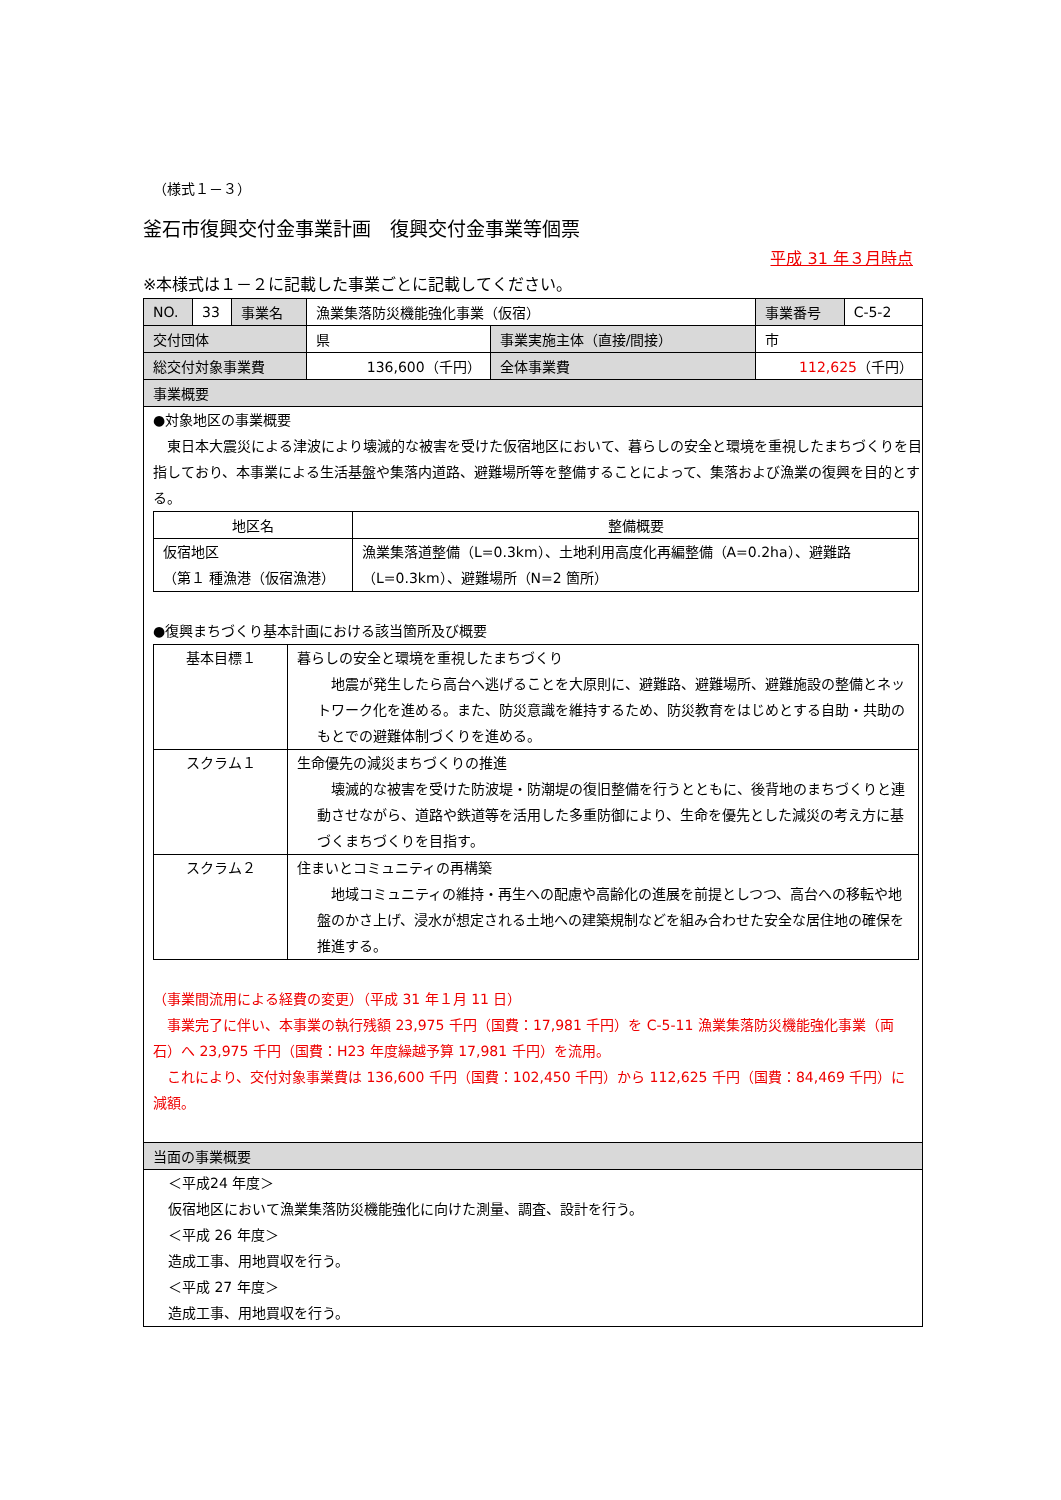（様式１－３）
釜石市復興交付金事業計画　復興交付金事業等個票
平成 31 年３月時点
※本様式は１－２に記載した事業ごとに記載してください。
| NO. | 33 | 事業名 | 漁業集落防災機能強化事業（仮宿） | | 事業番号 | C-5-2 |
| 交付団体 | | | 県 | 事業実施主体（直接/間接） | 市 | |
| 総交付対象事業費 | | | 136,600（千円） | 全体事業費 | 112,625 （千円） | |
| 事業概要 | | | | | | |
●対象地区の事業概要
　東日本大震災による津波により壊滅的な被害を受けた仮宿地区において、暮らしの安全と環境を重視したまちづくりを目指しており、本事業による生活基盤や集落内道路、避難場所等を整備することによって、集落および漁業の復興を目的とする。
| 地区名 | 整備概要 |
| --- | --- |
| 仮宿地区 （第１ 種漁港（仮宿漁港） | 漁業集落道整備（L=0.3km）、土地利用高度化再編整備（A=0.2ha）、避難路（L=0.3km）、避難場所（N=2 箇所） |
●復興まちづくり基本計画における該当箇所及び概要
| 基本目標１ | 暮らしの安全と環境を重視したまちづくり 地震が発生したら高台へ逃げることを大原則に、避難路、避難場所、避難施設の整備とネットワーク化を進める。また、防災意識を維持するため、防災教育をはじめとする自助・共助のもとでの避難体制づくりを進める。 |
| スクラム１ | 生命優先の減災まちづくりの推進 壊滅的な被害を受けた防波堤・防潮堤の復旧整備を行うとともに、後背地のまちづくりと連動させながら、道路や鉄道等を活用した多重防御により、生命を優先とした減災の考え方に基づくまちづくりを目指す。 |
| スクラム２ | 住まいとコミュニティの再構築 地域コミュニティの維持・再生への配慮や高齢化の進展を前提としつつ、高台への移転や地盤のかさ上げ、浸水が想定される土地への建築規制などを組み合わせた安全な居住地の確保を推進する。 |
（事業間流用による経費の変更）（平成 31 年１月 11 日）
　事業完了に伴い、本事業の執行残額 23,975 千円（国費：17,981 千円）を C-5-11 漁業集落防災機能強化事業（両石）へ 23,975 千円（国費：H23 年度繰越予算 17,981 千円）を流用。
　これにより、交付対象事業費は 136,600 千円（国費：102,450 千円）から 112,625 千円（国費：84,469 千円）に減額。
| 当面の事業概要 |
＜平成24 年度＞
仮宿地区において漁業集落防災機能強化に向けた測量、調査、設計を行う。
＜平成 26 年度＞
造成工事、用地買収を行う。
＜平成 27 年度＞
造成工事、用地買収を行う。